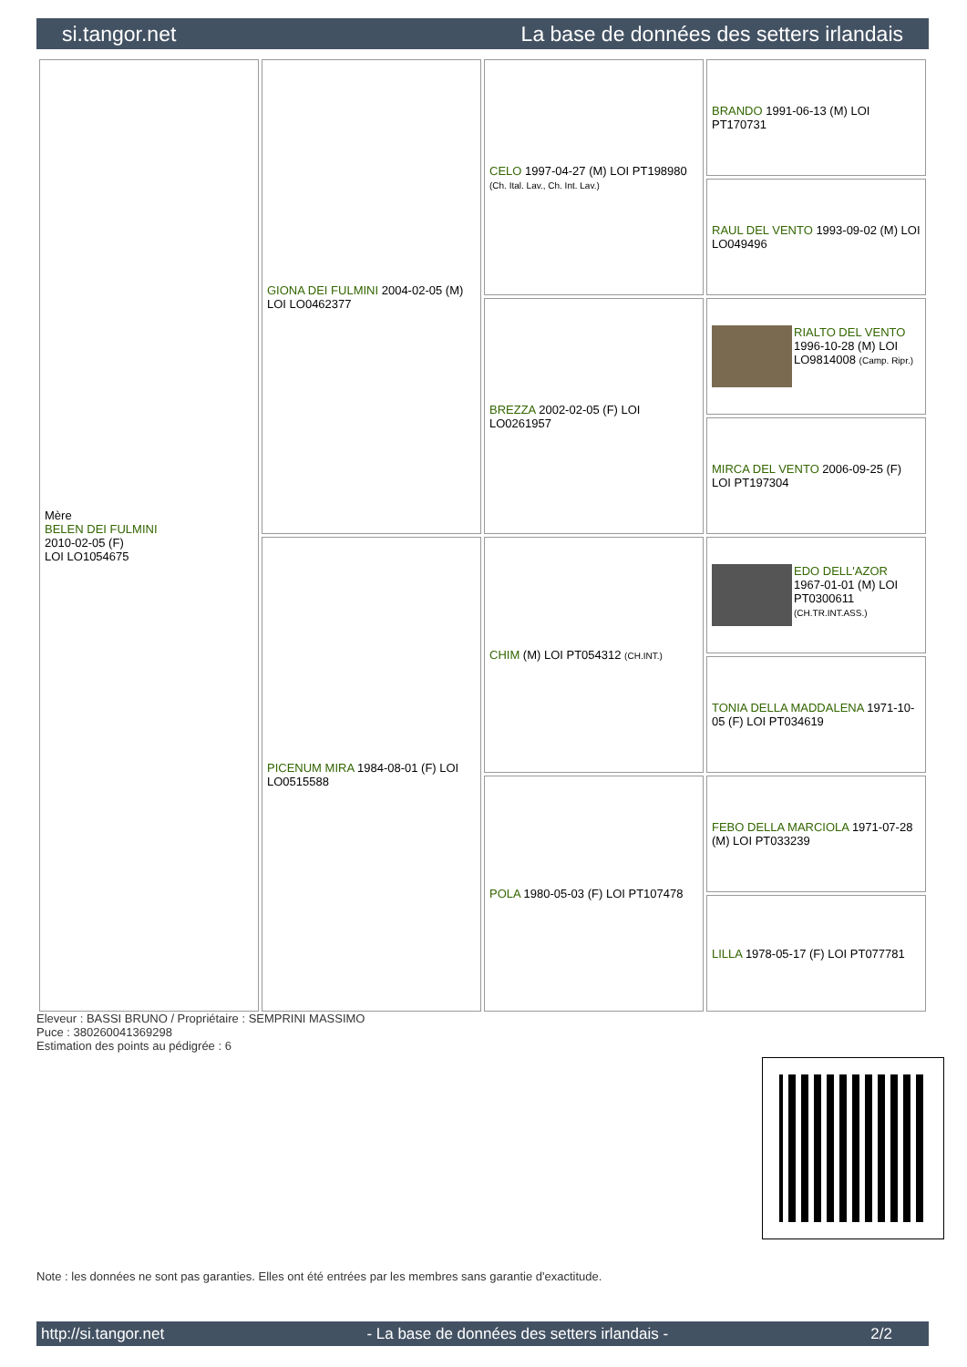si.tangor.net La base de données des setters irlandais
| Mère BELEN DEI FULMINI 2010-02-05 (F) LOI LO1054675 | GIONA DEI FULMINI 2004-02-05 (M) LOI LO0462377 | CELO 1997-04-27 (M) LOI PT198980 (Ch. Ital. Lav., Ch. Int. Lav.) | BRANDO 1991-06-13 (M) LOI PT170731 |
| | | | RAUL DEL VENTO 1993-09-02 (M) LOI LO049496 |
| | | BREZZA 2002-02-05 (F) LOI LO0261957 | RIALTO DEL VENTO 1996-10-28 (M) LOI LO9814008 (Camp. Ripr.) |
| | | | MIRCA DEL VENTO 2006-09-25 (F) LOI PT197304 |
| | PICENUM MIRA 1984-08-01 (F) LOI LO0515588 | CHIM (M) LOI PT054312 (CH.INT.) | EDO DELL'AZOR 1967-01-01 (M) LOI PT0300611 (CH.TR.INT.ASS.) |
| | | | TONIA DELLA MADDALENA 1971-10-05 (F) LOI PT034619 |
| | | POLA 1980-05-03 (F) LOI PT107478 | FEBO DELLA MARCIOLA 1971-07-28 (M) LOI PT033239 |
| | | | LILLA 1978-05-17 (F) LOI PT077781 |
Eleveur : BASSI BRUNO / Propriétaire : SEMPRINI MASSIMO
Puce : 380260041369298
Estimation des points au pédigrée : 6
Note : les données ne sont pas garanties. Elles ont été entrées par les membres sans garantie d'exactitude.
http://si.tangor.net - La base de données des setters irlandais - 2/2